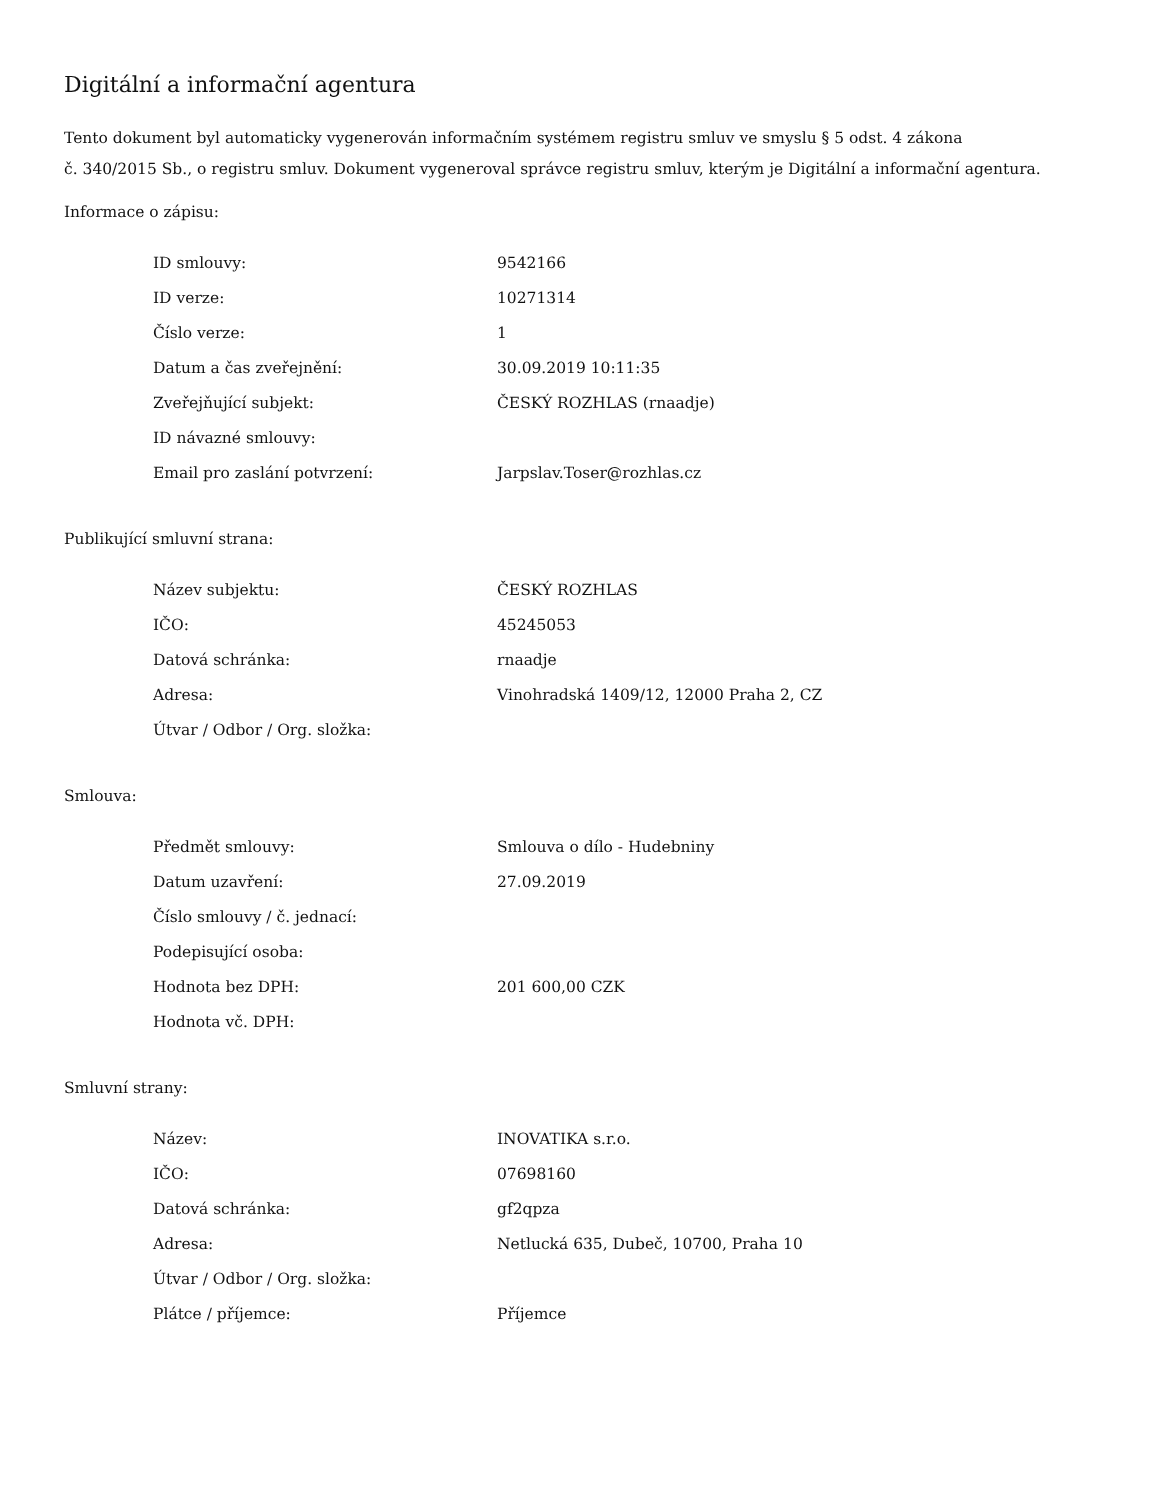Digitální a informační agentura
Tento dokument byl automaticky vygenerován informačním systémem registru smluv ve smyslu § 5 odst. 4 zákona
č. 340/2015 Sb., o registru smluv. Dokument vygeneroval správce registru smluv, kterým je Digitální a informační agentura.
Informace o zápisu:
| ID smlouvy: | 9542166 |
| ID verze: | 10271314 |
| Číslo verze: | 1 |
| Datum a čas zveřejnění: | 30.09.2019 10:11:35 |
| Zveřejňující subjekt: | ČESKÝ ROZHLAS (rnaadje) |
| ID návazné smlouvy: | |
| Email pro zaslání potvrzení: | Jarpslav.Toser@rozhlas.cz |
Publikující smluvní strana:
| Název subjektu: | ČESKÝ ROZHLAS |
| IČO: | 45245053 |
| Datová schránka: | rnaadje |
| Adresa: | Vinohradská 1409/12, 12000 Praha 2, CZ |
| Útvar / Odbor / Org. složka: | |
Smlouva:
| Předmět smlouvy: | Smlouva o dílo - Hudebniny |
| Datum uzavření: | 27.09.2019 |
| Číslo smlouvy / č. jednací: | |
| Podepisující osoba: | |
| Hodnota bez DPH: | 201 600,00 CZK |
| Hodnota vč. DPH: | |
Smluvní strany:
| Název: | INOVATIKA s.r.o. |
| IČO: | 07698160 |
| Datová schránka: | gf2qpza |
| Adresa: | Netlucká 635, Dubeč, 10700, Praha 10 |
| Útvar / Odbor / Org. složka: | |
| Plátce / příjemce: | Příjemce |